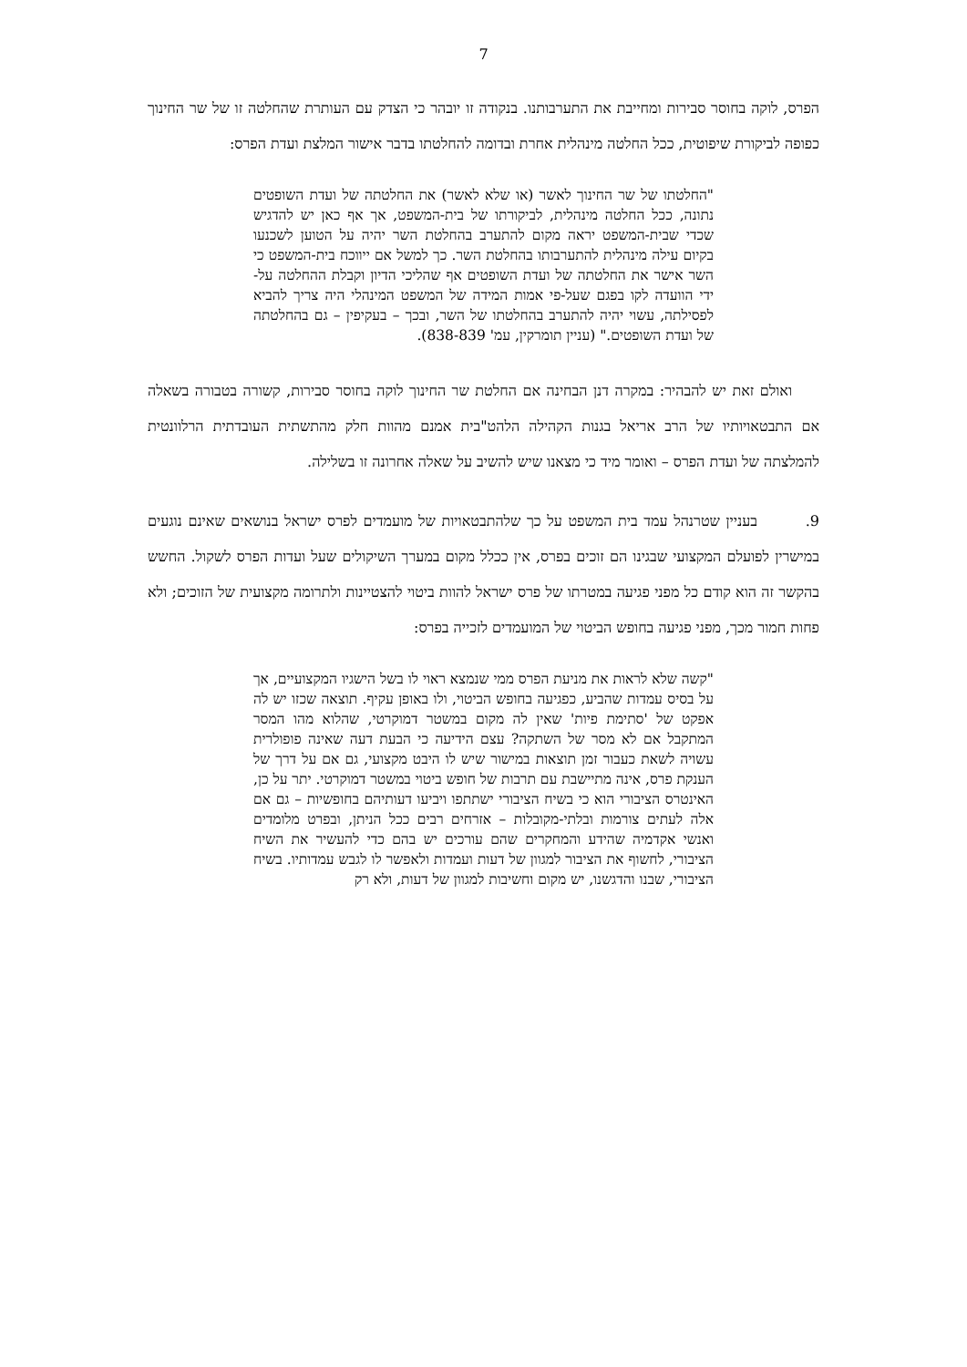7
הפרס, לוקה בחוסר סבירות ומחייבת את התערבותנו. בנקודה זו יובהר כי הצדק עם העותרת שהחלטה זו של שר החינוך כפופה לביקורת שיפוטית, ככל החלטה מינהלית אחרת ובדומה להחלטתו בדבר אישור המלצת ועדת הפרס:
"החלטתו של שר החינוך לאשר (או שלא לאשר) את החלטתה של ועדת השופטים נתונה, ככל החלטה מינהלית, לביקורתו של בית-המשפט, אך אף כאן יש להדגיש שכדי שבית-המשפט יראה מקום להתערב בהחלטת השר יהיה על הטוען לשכנעו בקיום עילה מינהלית להתערבותו בהחלטת השר. כך למשל אם ייווכח בית-המשפט כי השר אישר את החלטתה של ועדת השופטים אף שהליכי הדיון וקבלת ההחלטה על-ידי הוועדה לקו בפגם שעל-פי אמות המידה של המשפט המינהלי היה צריך להביא לפסילתה, עשוי יהיה להתערב בהחלטתו של השר, ובכך – בעקיפין – גם בהחלטתה של ועדת השופטים." (עניין תומרקין, עמ' 838-839).
ואולם זאת יש להבהיר: במקרה דנן הבחינה אם החלטת שר החינוך לוקה בחוסר סבירות, קשורה בטבורה בשאלה אם התבטאויותיו של הרב אריאל בגנות הקהילה הלהט"בית אמנם מהוות חלק מהתשתית העובדתית הרלוונטית להמלצתה של ועדת הפרס – ואומר מיד כי מצאנו שיש להשיב על שאלה אחרונה זו בשלילה.
9. בעניין שטרנהל עמד בית המשפט על כך שלהתבטאויות של מועמדים לפרס ישראל בנושאים שאינם נוגעים במישרין לפועלם המקצועי שבגינו הם זוכים בפרס, אין ככלל מקום במערך השיקולים שעל ועדות הפרס לשקול. החשש בהקשר זה הוא קודם כל מפני פגיעה במטרתו של פרס ישראל להוות ביטוי להצטיינות ולתרומה מקצועית של הזוכים; ולא פחות חמור מכך, מפני פגיעה בחופש הביטוי של המועמדים לזכייה בפרס:
"קשה שלא לראות את מניעת הפרס ממי שנמצא ראוי לו בשל הישגיו המקצועיים, אך על בסיס עמדות שהביע, כפגיעה בחופש הביטוי, ולו באופן עקיף. תוצאה שכזו יש לה אפקט של 'סתימת פיות' שאין לה מקום במשטר דמוקרטי, שהלוא מהו המסר המתקבל אם לא מסר של השתקה? עצם הידיעה כי הבעת דעה שאינה פופולרית עשויה לשאת כעבור זמן תוצאות במישור שיש לו היבט מקצועי, גם אם על דרך של הענקת פרס, אינה מתיישבת עם תרבות של חופש ביטוי במשטר דמוקרטי. יתר על כן, האינטרס הציבורי הוא כי בשיח הציבורי ישתתפו ויביעו דעותיהם בחופשיות – גם אם אלה לעתים צורמות ובלתי-מקובלות – אזרחים רבים ככל הניתן, ובפרט מלומדים ואנשי אקדמיה שהידע והמחקרים שהם עורכים יש בהם כדי להעשיר את השיח הציבורי, לחשוף את הציבור למגוון של דעות ועמדות ולאפשר לו לגבש עמדותיו. בשיח הציבורי, שבנו והדגשנו, יש מקום וחשיבות למגוון של דעות, ולא רק